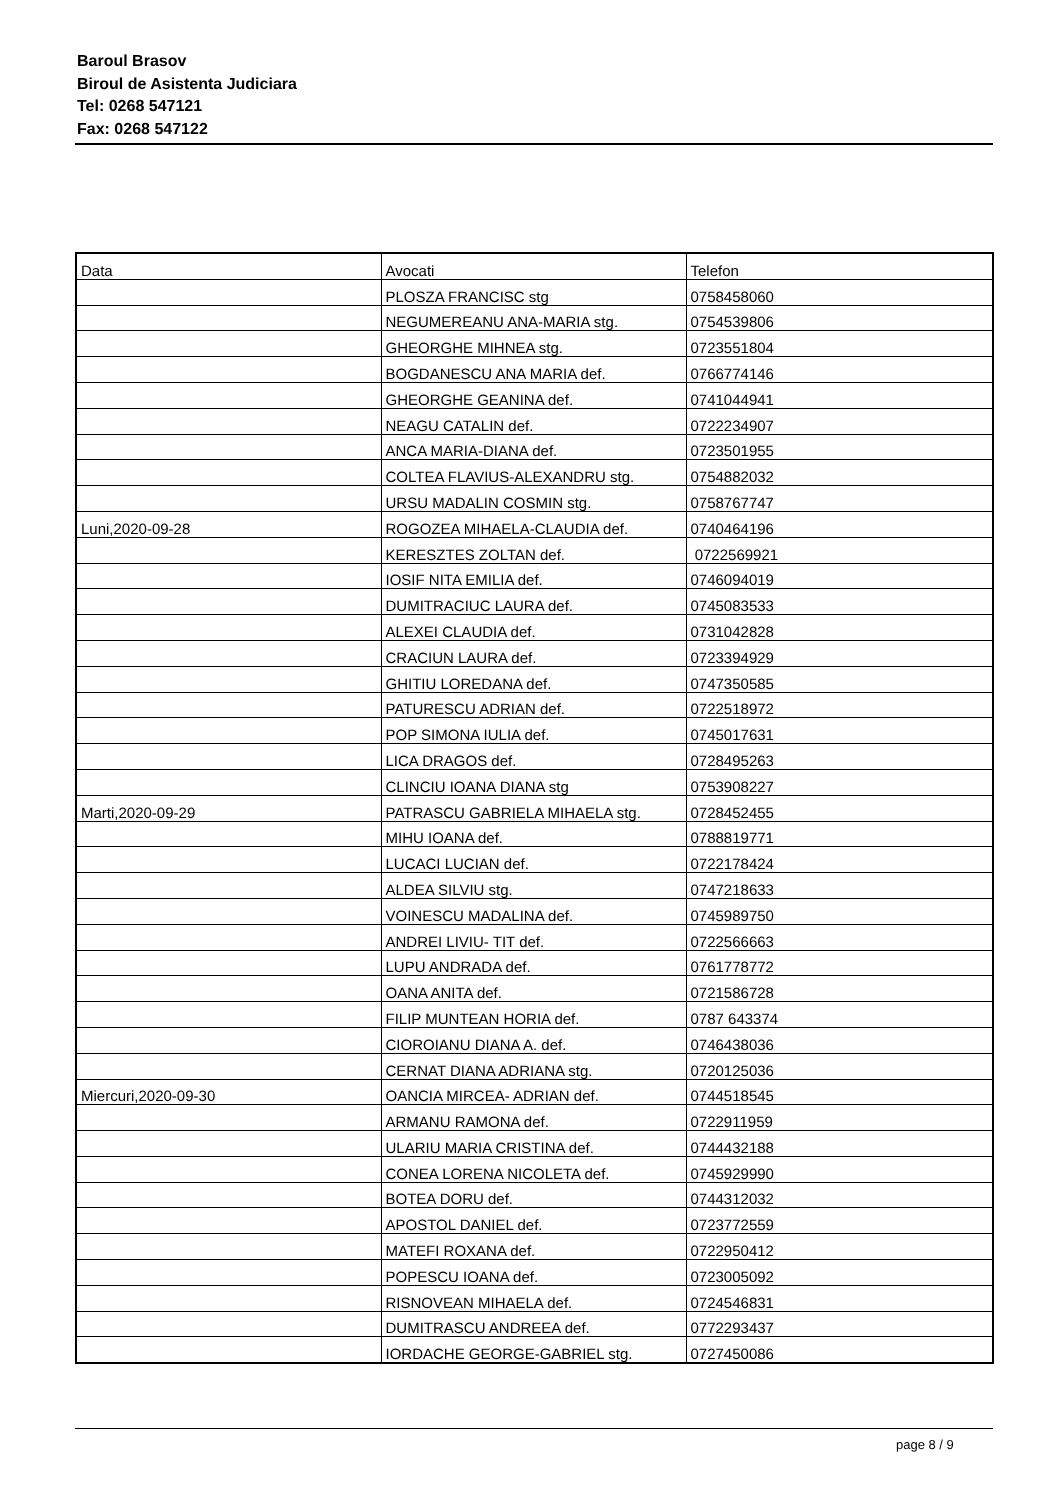Baroul Brasov
Biroul de Asistenta Judiciara
Tel: 0268 547121
Fax: 0268 547122
| Data | Avocati | Telefon |
| --- | --- | --- |
| | PLOSZA FRANCISC stg | 0758458060 |
| | NEGUMEREANU ANA-MARIA stg. | 0754539806 |
| | GHEORGHE MIHNEA stg. | 0723551804 |
| | BOGDANESCU ANA MARIA def. | 0766774146 |
| | GHEORGHE GEANINA def. | 0741044941 |
| | NEAGU CATALIN def. | 0722234907 |
| | ANCA MARIA-DIANA def. | 0723501955 |
| | COLTEA FLAVIUS-ALEXANDRU stg. | 0754882032 |
| | URSU MADALIN COSMIN stg. | 0758767747 |
| Luni,2020-09-28 | ROGOZEA MIHAELA-CLAUDIA def. | 0740464196 |
| | KERESZTES ZOLTAN def. | 0722569921 |
| | IOSIF NITA EMILIA def. | 0746094019 |
| | DUMITRACIUC LAURA def. | 0745083533 |
| | ALEXEI CLAUDIA def. | 0731042828 |
| | CRACIUN LAURA def. | 0723394929 |
| | GHITIU LOREDANA def. | 0747350585 |
| | PATURESCU ADRIAN def. | 0722518972 |
| | POP SIMONA IULIA def. | 0745017631 |
| | LICA DRAGOS def. | 0728495263 |
| | CLINCIU IOANA DIANA stg | 0753908227 |
| Marti,2020-09-29 | PATRASCU GABRIELA MIHAELA stg. | 0728452455 |
| | MIHU IOANA def. | 0788819771 |
| | LUCACI LUCIAN def. | 0722178424 |
| | ALDEA SILVIU stg. | 0747218633 |
| | VOINESCU MADALINA def. | 0745989750 |
| | ANDREI LIVIU- TIT def. | 0722566663 |
| | LUPU ANDRADA def. | 0761778772 |
| | OANA ANITA def. | 0721586728 |
| | FILIP MUNTEAN HORIA def. | 0787 643374 |
| | CIOROIANU DIANA A. def. | 0746438036 |
| | CERNAT DIANA ADRIANA stg. | 0720125036 |
| Miercuri,2020-09-30 | OANCIA MIRCEA- ADRIAN def. | 0744518545 |
| | ARMANU RAMONA def. | 0722911959 |
| | ULARIU MARIA CRISTINA def. | 0744432188 |
| | CONEA LORENA NICOLETA def. | 0745929990 |
| | BOTEA DORU def. | 0744312032 |
| | APOSTOL DANIEL def. | 0723772559 |
| | MATEFI ROXANA def. | 0722950412 |
| | POPESCU IOANA def. | 0723005092 |
| | RISNOVEAN MIHAELA def. | 0724546831 |
| | DUMITRASCU ANDREEA def. | 0772293437 |
| | IORDACHE GEORGE-GABRIEL stg. | 0727450086 |
page 8 / 9